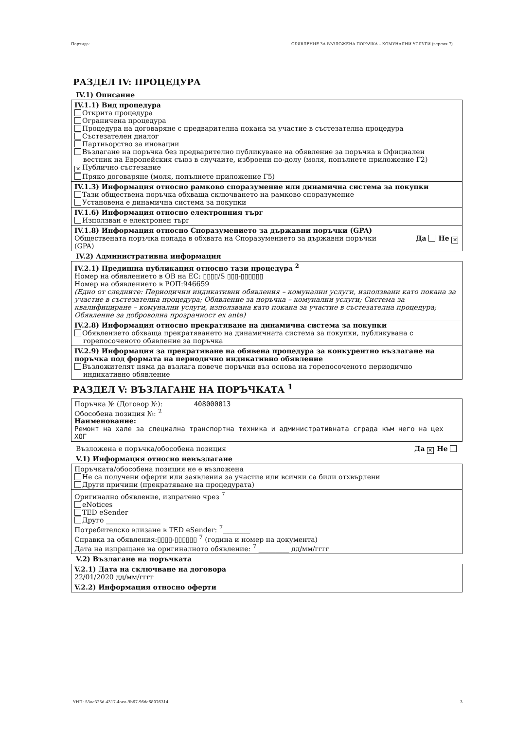Партида: ОБЯВЛЕНИЕ ЗА ВЪЗЛОЖЕНА ПОРЪЧКА – КОМУНАЛНИ УСЛУГИ (версия 7)
РАЗДЕЛ IV: ПРОЦЕДУРА
IV.1) Описание
IV.1.1) Вид процедура
Открита процедура
Ограничена процедура
Процедура на договаряне с предварителна покана за участие в състезателна процедура
Състезателен диалог
Партньорство за иновации
Възлагане на поръчка без предварително публикуване на обявление за поръчка в Официален
вестник на Европейския съюз в случаите, изброени по-долу (моля, попълнете приложение Г2)
✕ Публично състезание
Пряко договаряне (моля, попълнете приложение Г5)
IV.1.3) Информация относно рамково споразумение или динамична система за покупки
Тази обществена поръчка обхваща сключването на рамково споразумение
Установена е динамична система за покупки
IV.1.6) Информация относно електронния търг
Използван е електронен търг
IV.1.8) Информация относно Споразумението за държавни поръчки (GPA)
Обществената поръчка попада в обхвата на Споразумението за държавни поръчки
(GPA) Да Не ✕
IV.2) Административна информация
IV.2.1) Предишна публикация относно тази процедура <sup>2</sup>
Номер на обявлението в ОВ на ЕС: ▯▯▯▯/S ▯▯▯-▯▯▯▯▯▯
Номер на обявлението в РОП:946659
(Едно от следните: Периодични индикативни обявления – комунални услуги, използвани като покана за участие в състезателна процедура; Обявление за поръчка – комунални услуги; Система за квалифициране – комунални услуги, използвана като покана за участие в състезателна процедура; Обявление за доброволна прозрачност ex ante)
IV.2.8) Информация относно прекратяване на динамична система за покупки
Обявлението обхваща прекратяването на динамичната система за покупки, публикувана с
горепосоченото обявление за поръчка
IV.2.9) Информация за прекратяване на обявена процедура за конкурентно възлагане на поръчка под формата на периодично индикативно обявление
Възложителят няма да възлага повече поръчки въз основа на горепосоченото периодично
индикативно обявление
РАЗДЕЛ V: ВЪЗЛАГАНЕ НА ПОРЪЧКАТА <sup>1</sup>
Поръчка № (Договор №): 408000013
Обособена позиция №: <sup>2</sup>
Наименование:
Ремонт на хале за специална транспортна техника и административната сграда към него на цех ХОГ
Възложена е поръчка/обособена позиция Да ✕ Не
V.1) Информация относно невъзлагане
Поръчката/обособена позиция не е възложена
Не са получени оферти или заявления за участие или всички са били отхвърлени
Други причини (прекратяване на процедурата)
Оригинално обявление, изпратено чрез <sup>7</sup>
eNotices
TED eSender
Друго ________________
Потребителско влизане в TED eSender: <sup>7</sup>________
Справка за обявления:▯▯▯▯-▯▯▯▯▯▯ <sup>7</sup> (година и номер на документа)
Дата на изпращане на оригиналното обявление: <sup>7</sup> _________ дд/мм/гггг
V.2) Възлагане на поръчката
V.2.1) Дата на сключване на договора
22/01/2020 дд/мм/гггг
V.2.2) Информация относно оферти
УНП: 53ac325d-4317-4aea-9b67-96dc68076314 3